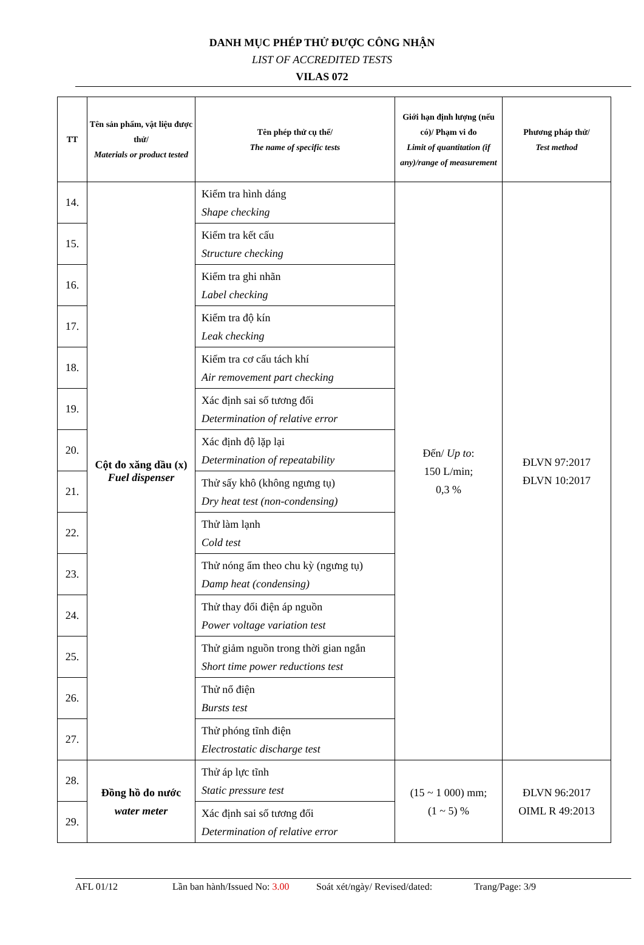DANH MỤC PHÉP THỬ ĐƯỢC CÔNG NHẬN
LIST OF ACCREDITED TESTS
VILAS 072
| TT | Tên sản phẩm, vật liệu được thử/ Materials or product tested | Tên phép thử cụ thể/ The name of specific tests | Giới hạn định lượng (nếu có)/ Phạm vi đo Limit of quantitation (if any)/range of measurement | Phương pháp thử/ Test method |
| --- | --- | --- | --- | --- |
| 14. | Cột đo xăng dầu (x) Fuel dispenser | Kiểm tra hình dáng Shape checking | Đến/ Up to : 150 L/min; 0,3 % | ĐLVN 97:2017 ĐLVN 10:2017 |
| 15. | | Kiểm tra kết cấu Structure checking | | |
| 16. | | Kiểm tra ghi nhãn Label checking | | |
| 17. | | Kiểm tra độ kín Leak checking | | |
| 18. | | Kiểm tra cơ cấu tách khí Air removement part checking | | |
| 19. | | Xác định sai số tương đối Determination of relative error | | |
| 20. | | Xác định độ lặp lại Determination of repeatability | | |
| 21. | | Thử sấy khô (không ngưng tụ) Dry heat test (non-condensing) | | |
| 22. | | Thử làm lạnh Cold test | | |
| 23. | | Thử nóng ẩm theo chu kỳ (ngưng tụ) Damp heat (condensing) | | |
| 24. | | Thử thay đổi điện áp nguồn Power voltage variation test | | |
| 25. | | Thử giảm nguồn trong thời gian ngắn Short time power reductions test | | |
| 26. | | Thử nổ điện Bursts test | | |
| 27. | | Thử phóng tĩnh điện Electrostatic discharge test | | |
| 28. | Đồng hồ đo nước water meter | Thử áp lực tĩnh Static pressure test | (15 ~ 1 000) mm; (1 ~ 5) % | ĐLVN 96:2017 OIML R 49:2013 |
| 29. | | Xác định sai số tương đối Determination of relative error | | |
AFL 01/12 Lần ban hành/Issued No: 3.00 Soát xét/ngày/ Revised/dated: Trang/Page: 3/9